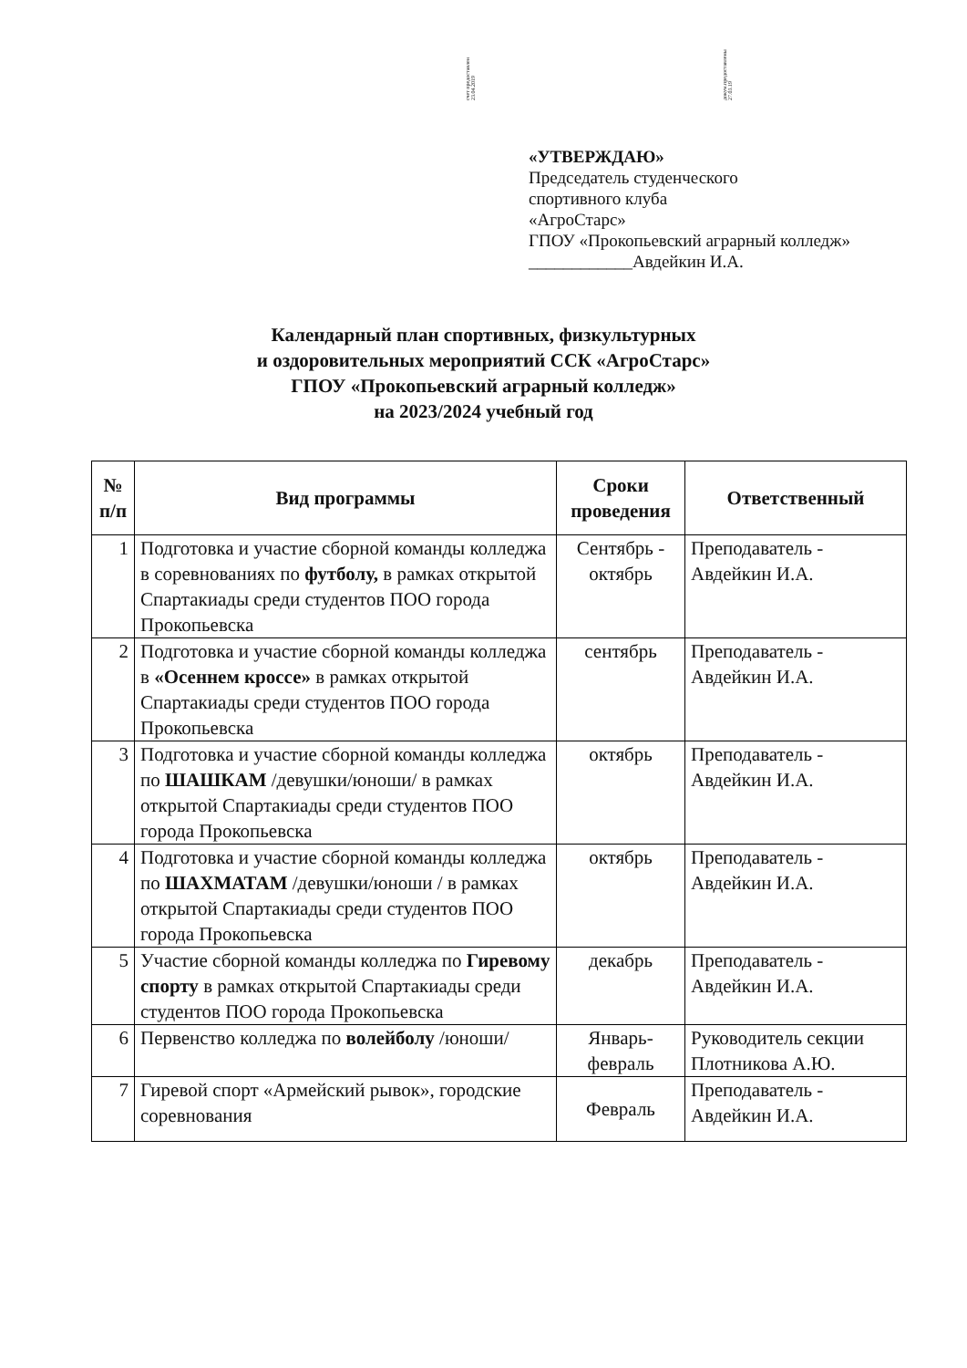счет предоставлен
23.04.2019
докум.предоставлены
27.03.19
«УТВЕРЖДАЮ»
Председатель студенческого
спортивного клуба
«АгроСтарс»
ГПОУ «Прокопьевский аграрный колледж»
____________Авдейкин И.А.
Календарный план спортивных, физкультурных
и оздоровительных мероприятий ССК «АгроСтарс»
ГПОУ «Прокопьевский аграрный колледж»
на 2023/2024 учебный год
| № п/п | Вид программы | Сроки проведения | Ответственный |
| --- | --- | --- | --- |
| 1 | Подготовка и участие сборной команды колледжа в соревнованиях по футболу, в рамках открытой Спартакиады среди студентов ПОО города Прокопьевска | Сентябрь - октябрь | Преподаватель - Авдейкин И.А. |
| 2 | Подготовка и участие сборной команды колледжа в «Осеннем кроссе» в рамках открытой Спартакиады среди студентов ПОО города Прокопьевска | сентябрь | Преподаватель - Авдейкин И.А. |
| 3 | Подготовка и участие сборной команды колледжа по ШАШКАМ /девушки/юноши/ в рамках открытой Спартакиады среди студентов ПОО города Прокопьевска | октябрь | Преподаватель - Авдейкин И.А. |
| 4 | Подготовка и участие сборной команды колледжа по ШАХМАТАМ /девушки/юноши / в рамках открытой Спартакиады среди студентов ПОО города Прокопьевска | октябрь | Преподаватель - Авдейкин И.А. |
| 5 | Участие сборной команды колледжа по Гиревому спорту в рамках открытой Спартакиады среди студентов ПОО города Прокопьевска | декабрь | Преподаватель - Авдейкин И.А. |
| 6 | Первенство колледжа по волейболу /юноши/ | Январь-февраль | Руководитель секции Плотникова А.Ю. |
| 7 | Гиревой спорт «Армейский рывок», городские соревнования | Февраль | Преподаватель - Авдейкин И.А. |